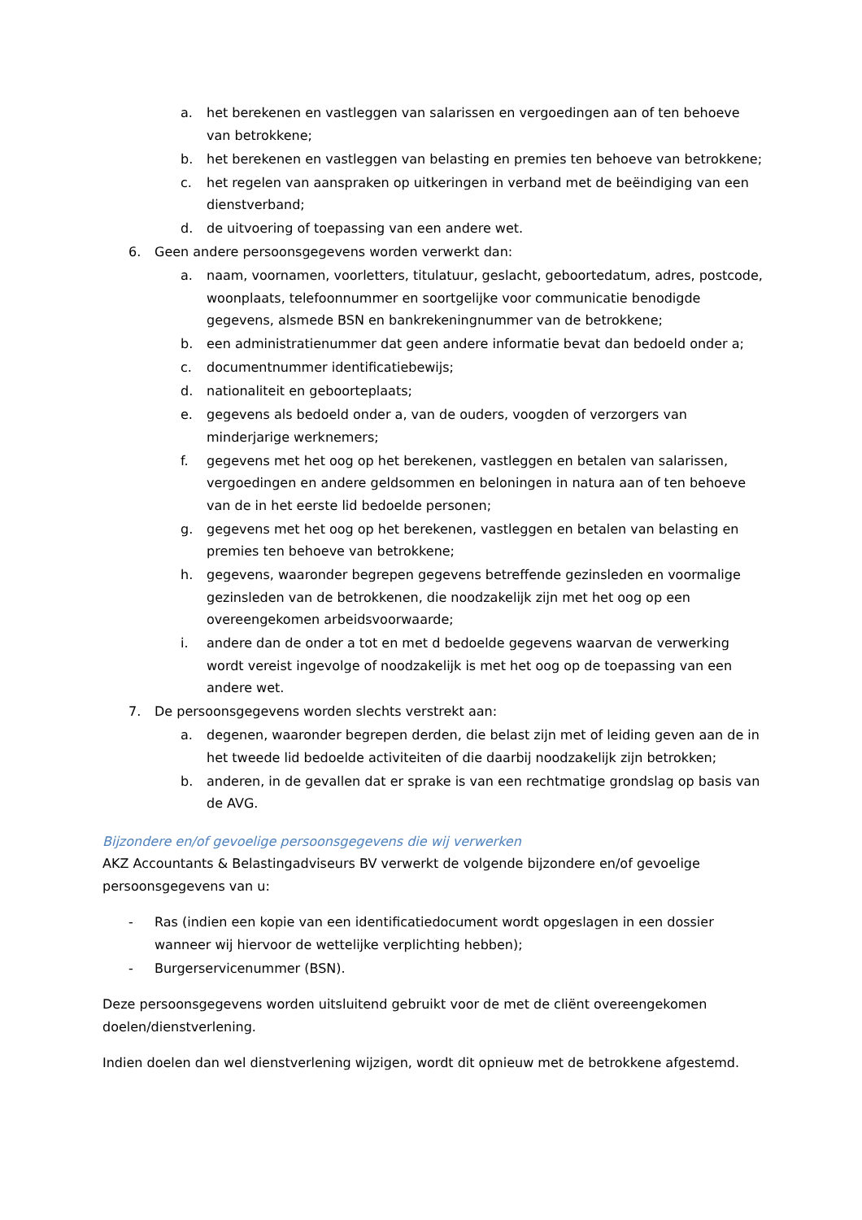a. het berekenen en vastleggen van salarissen en vergoedingen aan of ten behoeve van betrokkene;
b. het berekenen en vastleggen van belasting en premies ten behoeve van betrokkene;
c. het regelen van aanspraken op uitkeringen in verband met de beëindiging van een dienstverband;
d. de uitvoering of toepassing van een andere wet.
6. Geen andere persoonsgegevens worden verwerkt dan:
a. naam, voornamen, voorletters, titulatuur, geslacht, geboortedatum, adres, postcode, woonplaats, telefoonnummer en soortgelijke voor communicatie benodigde gegevens, alsmede BSN en bankrekeningnummer van de betrokkene;
b. een administratienummer dat geen andere informatie bevat dan bedoeld onder a;
c. documentnummer identificatiebewijs;
d. nationaliteit en geboorteplaats;
e. gegevens als bedoeld onder a, van de ouders, voogden of verzorgers van minderjarige werknemers;
f. gegevens met het oog op het berekenen, vastleggen en betalen van salarissen, vergoedingen en andere geldsommen en beloningen in natura aan of ten behoeve van de in het eerste lid bedoelde personen;
g. gegevens met het oog op het berekenen, vastleggen en betalen van belasting en premies ten behoeve van betrokkene;
h. gegevens, waaronder begrepen gegevens betreffende gezinsleden en voormalige gezinsleden van de betrokkenen, die noodzakelijk zijn met het oog op een overeengekomen arbeidsvoorwaarde;
i. andere dan de onder a tot en met d bedoelde gegevens waarvan de verwerking wordt vereist ingevolge of noodzakelijk is met het oog op de toepassing van een andere wet.
7. De persoonsgegevens worden slechts verstrekt aan:
a. degenen, waaronder begrepen derden, die belast zijn met of leiding geven aan de in het tweede lid bedoelde activiteiten of die daarbij noodzakelijk zijn betrokken;
b. anderen, in de gevallen dat er sprake is van een rechtmatige grondslag op basis van de AVG.
Bijzondere en/of gevoelige persoonsgegevens die wij verwerken
AKZ Accountants & Belastingadviseurs BV verwerkt de volgende bijzondere en/of gevoelige persoonsgegevens van u:
- Ras (indien een kopie van een identificatiedocument wordt opgeslagen in een dossier wanneer wij hiervoor de wettelijke verplichting hebben);
- Burgerservicenummer (BSN).
Deze persoonsgegevens worden uitsluitend gebruikt voor de met de cliënt overeengekomen doelen/dienstverlening.
Indien doelen dan wel dienstverlening wijzigen, wordt dit opnieuw met de betrokkene afgestemd.